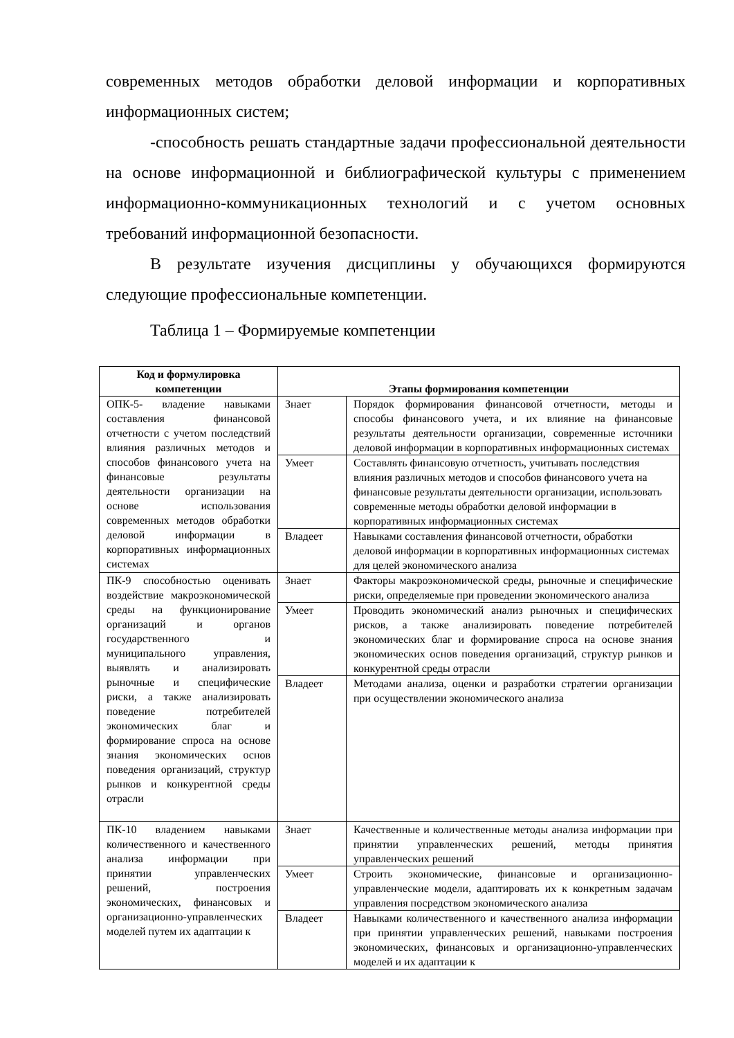современных методов обработки деловой информации и корпоративных информационных систем;
-способность решать стандартные задачи профессиональной деятельности на основе информационной и библиографической культуры с применением информационно-коммуникационных технологий и с учетом основных требований информационной безопасности.
В результате изучения дисциплины у обучающихся формируются следующие профессиональные компетенции.
Таблица 1 – Формируемые компетенции
| Код и формулировка компетенции | Этапы формирования компетенции | |
| --- | --- | --- |
| ОПК-5- владение навыками составления финансовой отчетности с учетом последствий влияния различных методов и способов финансового учета на финансовые результаты деятельности организации на основе использования современных методов обработки деловой информации в корпоративных информационных системах | Знает | Порядок формирования финансовой отчетности, методы и способы финансового учета, и их влияние на финансовые результаты деятельности организации, современные источники деловой информации в корпоративных информационных системах |
| | Умеет | Составлять финансовую отчетность, учитывать последствия влияния различных методов и способов финансового учета на финансовые результаты деятельности организации, использовать современные методы обработки деловой информации в корпоративных информационных системах |
| | Владеет | Навыками составления финансовой отчетности, обработки деловой информации в корпоративных информационных системах для целей экономического анализа |
| ПК-9 способностью оценивать воздействие макроэкономической среды на функционирование организаций и органов государственного и муниципального управления, выявлять и анализировать рыночные и специфические риски, а также анализировать поведение потребителей экономических благ и формирование спроса на основе знания экономических основ поведения организаций, структур рынков и конкурентной среды отрасли | Знает | Факторы макроэкономической среды, рыночные и специфические риски, определяемые при проведении экономического анализа |
| | Умеет | Проводить экономический анализ рыночных и специфических рисков, а также анализировать поведение потребителей экономических благ и формирование спроса на основе знания экономических основ поведения организаций, структур рынков и конкурентной среды отрасли |
| | Владеет | Методами анализа, оценки и разработки стратегии организации при осуществлении экономического анализа |
| ПК-10 владением навыками количественного и качественного анализа информации при принятии управленческих решений, построения экономических, финансовых и организационно-управленческих моделей путем их адаптации к | Знает | Качественные и количественные методы анализа информации при принятии управленческих решений, методы принятия управленческих решений |
| | Умеет | Строить экономические, финансовые и организационно-управленческие модели, адаптировать их к конкретным задачам управления посредством экономического анализа |
| | Владеет | Навыками количественного и качественного анализа информации при принятии управленческих решений, навыками построения экономических, финансовых и организационно-управленческих моделей и их адаптации к |